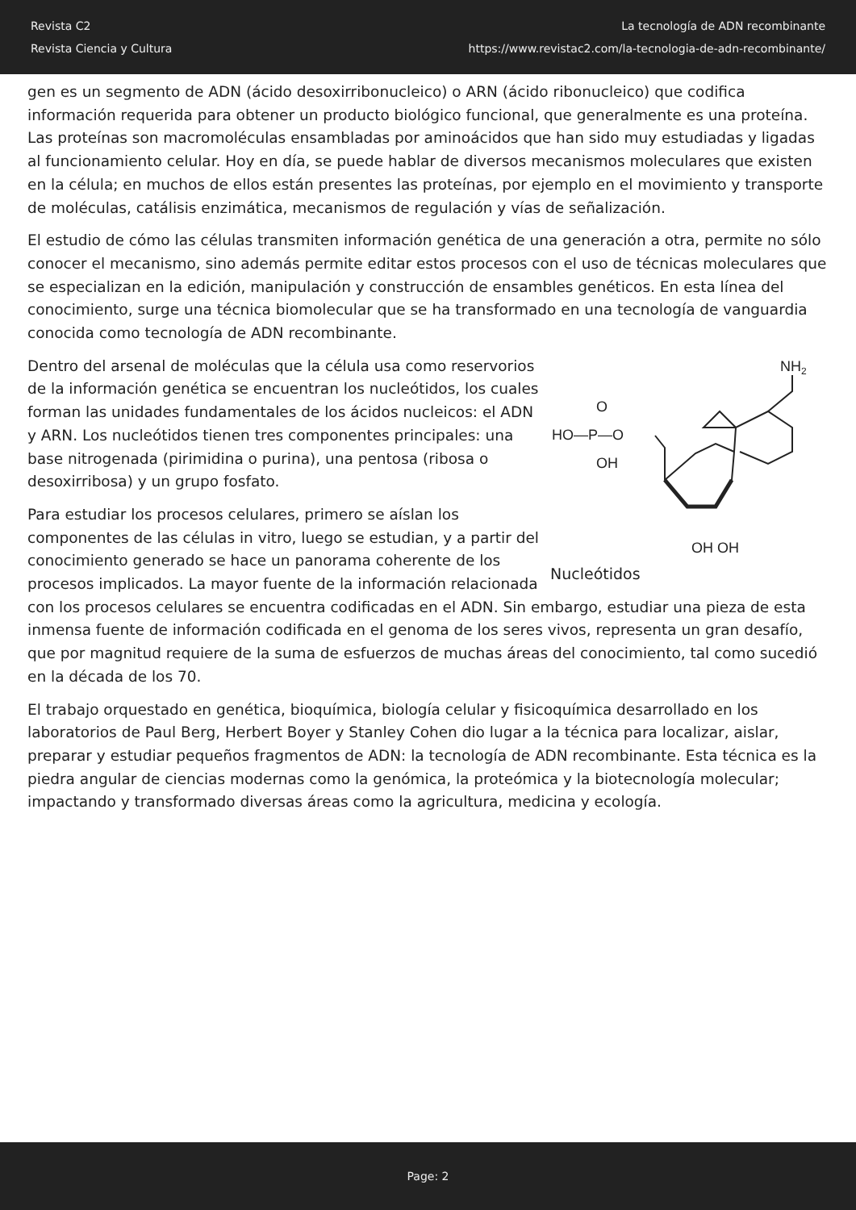Revista C2
Revista Ciencia y Cultura
La tecnología de ADN recombinante
https://www.revistac2.com/la-tecnologia-de-adn-recombinante/
gen es un segmento de ADN (ácido desoxirribonucleico) o ARN (ácido ribonucleico) que codifica información requerida para obtener un producto biológico funcional, que generalmente es una proteína. Las proteínas son macromoléculas ensambladas por aminoácidos que han sido muy estudiadas y ligadas al funcionamiento celular. Hoy en día, se puede hablar de diversos mecanismos moleculares que existen en la célula; en muchos de ellos están presentes las proteínas, por ejemplo en el movimiento y transporte de moléculas, catálisis enzimática, mecanismos de regulación y vías de señalización.
El estudio de cómo las células transmiten información genética de una generación a otra, permite no sólo conocer el mecanismo, sino además permite editar estos procesos con el uso de técnicas moleculares que se especializan en la edición, manipulación y construcción de ensambles genéticos. En esta línea del conocimiento, surge una técnica biomolecular que se ha transformado en una tecnología de vanguardia conocida como tecnología de ADN recombinante.
NH2
HO—P—O
O
OH
OH OH
Nucleótidos
Dentro del arsenal de moléculas que la célula usa como reservorios de la información genética se encuentran los nucleótidos, los cuales forman las unidades fundamentales de los ácidos nucleicos: el ADN y ARN. Los nucleótidos tienen tres componentes principales: una base nitrogenada (pirimidina o purina), una pentosa (ribosa o desoxirribosa) y un grupo fosfato.
Para estudiar los procesos celulares, primero se aíslan los componentes de las células in vitro, luego se estudian, y a partir del conocimiento generado se hace un panorama coherente de los procesos implicados. La mayor fuente de la información relacionada con los procesos celulares se encuentra codificadas en el ADN. Sin embargo, estudiar una pieza de esta inmensa fuente de información codificada en el genoma de los seres vivos, representa un gran desafío, que por magnitud requiere de la suma de esfuerzos de muchas áreas del conocimiento, tal como sucedió en la década de los 70.
El trabajo orquestado en genética, bioquímica, biología celular y fisicoquímica desarrollado en los laboratorios de Paul Berg, Herbert Boyer y Stanley Cohen dio lugar a la técnica para localizar, aislar, preparar y estudiar pequeños fragmentos de ADN: la tecnología de ADN recombinante. Esta técnica es la piedra angular de ciencias modernas como la genómica, la proteómica y la biotecnología molecular; impactando y transformado diversas áreas como la agricultura, medicina y ecología.
Page: 2